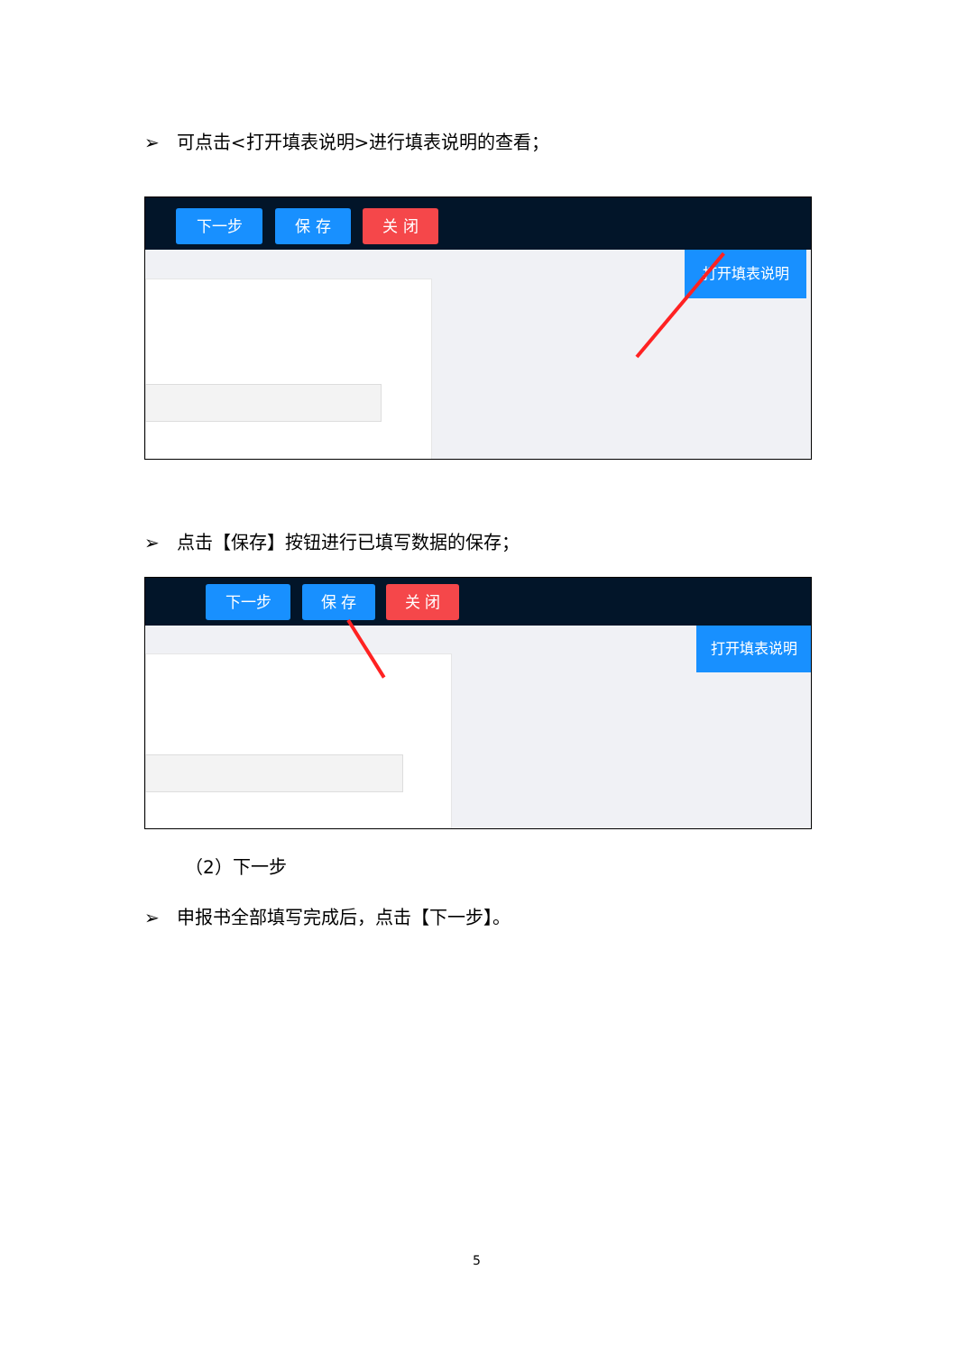➢ 可点击<打开填表说明>进行填表说明的查看；
下一步 保 存 关 闭
打开填表说明
➢ 点击【保存】按钮进行已填写数据的保存；
下一步 保 存 关 闭
打开填表说明
（2）下一步
➢ 申报书全部填写完成后，点击【下一步】。
5